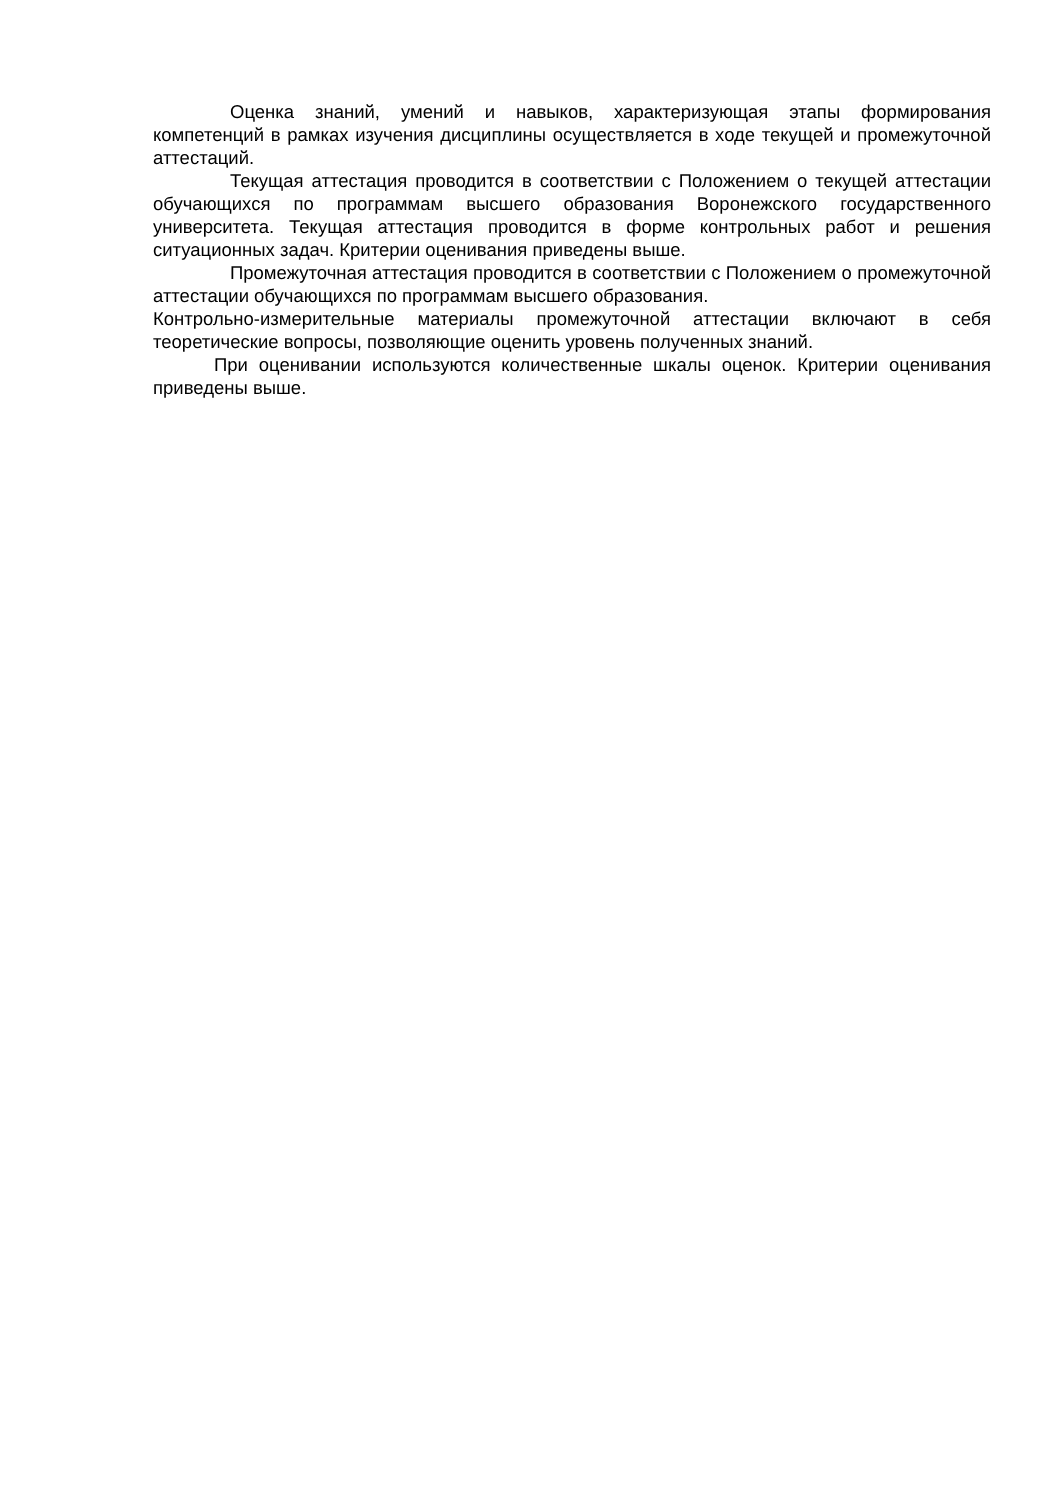Оценка знаний, умений и навыков, характеризующая этапы формирования компетенций в рамках изучения дисциплины осуществляется в ходе текущей и промежуточной аттестаций.
Текущая аттестация проводится в соответствии с Положением о текущей аттестации обучающихся по программам высшего образования Воронежского государственного университета. Текущая аттестация проводится в форме контрольных работ и решения ситуационных задач. Критерии оценивания приведены выше.
Промежуточная аттестация проводится в соответствии с Положением о промежуточной аттестации обучающихся по программам высшего образования.
Контрольно-измерительные материалы промежуточной аттестации включают в себя теоретические вопросы, позволяющие оценить уровень полученных знаний.
При оценивании используются количественные шкалы оценок. Критерии оценивания приведены выше.